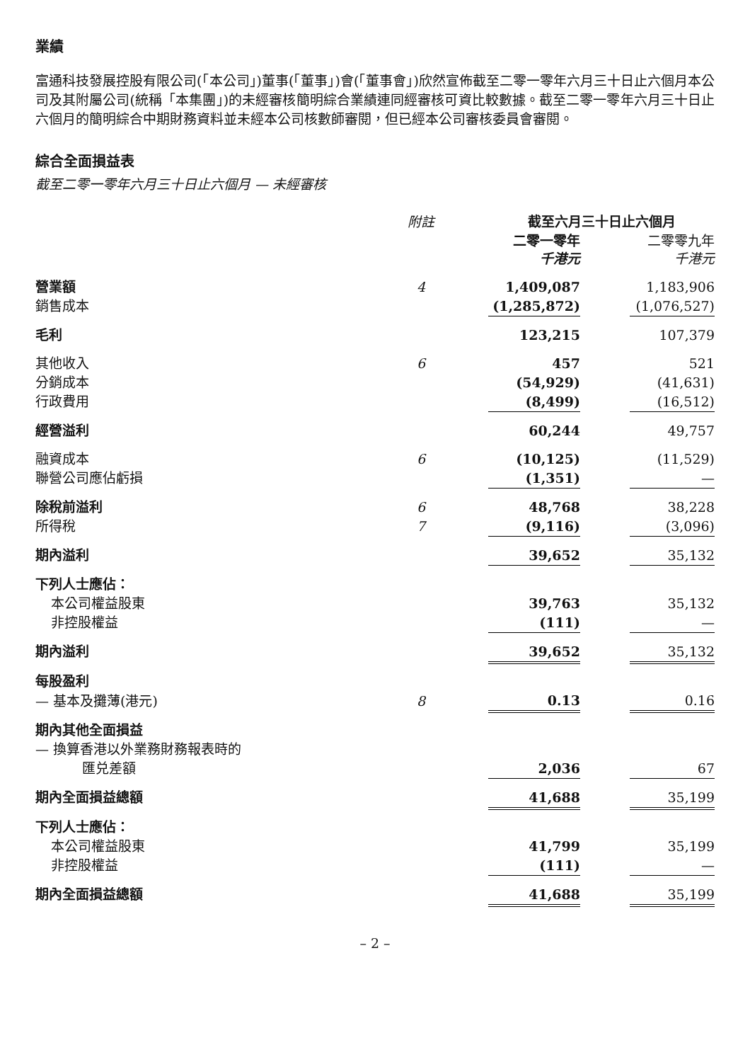業績
富通科技發展控股有限公司(「本公司」)董事(「董事」)會(「董事會」)欣然宣佈截至二零一零年六月三十日止六個月本公司及其附屬公司(統稱「本集團」)的未經審核簡明綜合業績連同經審核可資比較數據。截至二零一零年六月三十日止六個月的簡明綜合中期財務資料並未經本公司核數師審閱，但已經本公司審核委員會審閱。
綜合全面損益表
截至二零一零年六月三十日止六個月 — 未經審核
| | 附註 | 截至六月三十日止六個月 | | |
| --- | --- | --- | --- | --- |
| | | 二零一零年 千港元 | | 二零零九年 千港元 |
| 營業額 | 4 | 1,409,087 | | 1,183,906 |
| 銷售成本 | | (1,285,872) | | (1,076,527) |
| 毛利 | | 123,215 | | 107,379 |
| 其他收入 | 6 | 457 | | 521 |
| 分銷成本 | | (54,929) | | (41,631) |
| 行政費用 | | (8,499) | | (16,512) |
| 經營溢利 | | 60,244 | | 49,757 |
| 融資成本 | 6 | (10,125) | | (11,529) |
| 聯營公司應佔虧損 | | (1,351) | | — |
| 除稅前溢利 | 6 | 48,768 | | 38,228 |
| 所得稅 | 7 | (9,116) | | (3,096) |
| 期內溢利 | | 39,652 | | 35,132 |
| 下列人士應佔： | | | | |
| 本公司權益股東 | | 39,763 | | 35,132 |
| 非控股權益 | | (111) | | — |
| 期內溢利 | | 39,652 | | 35,132 |
| 每股盈利 | | | | |
| — 基本及攤薄(港元) | 8 | 0.13 | | 0.16 |
| 期內其他全面損益 | | | | |
| — 換算香港以外業務財務報表時的 | | | | |
| 匯兑差額 | | 2,036 | | 67 |
| 期內全面損益總額 | | 41,688 | | 35,199 |
| 下列人士應佔： | | | | |
| 本公司權益股東 | | 41,799 | | 35,199 |
| 非控股權益 | | (111) | | — |
| 期內全面損益總額 | | 41,688 | | 35,199 |
– 2 –